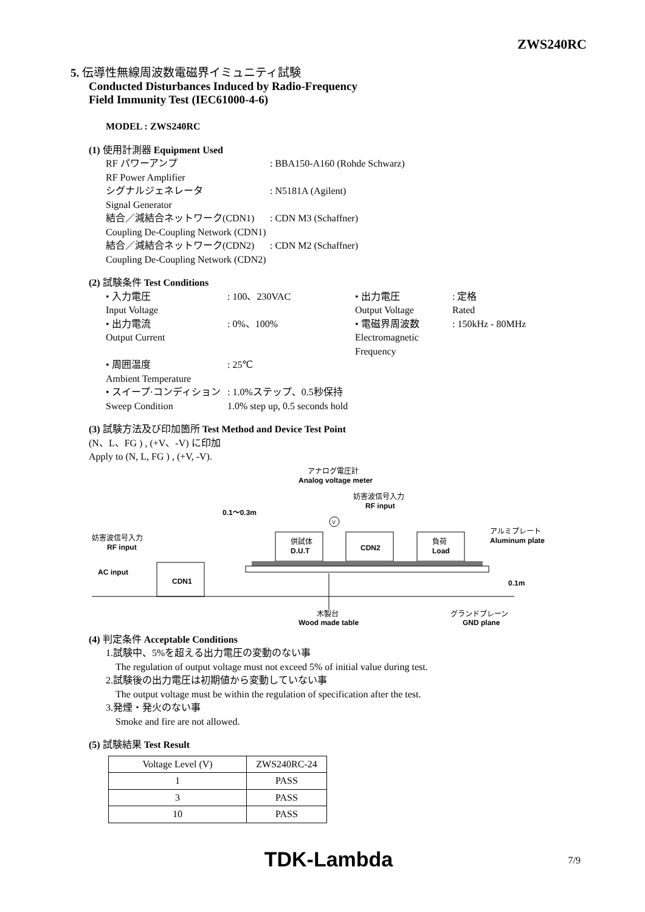ZWS240RC
5. 伝導性無線周波数電磁界イミュニティ試験
Conducted Disturbances Induced by Radio-Frequency
Field Immunity Test (IEC61000-4-6)
MODEL : ZWS240RC
(1) 使用計測器 Equipment Used
RF パワーアンプ: BBA150-A160 (Rohde Schwarz) RF Power Amplifier シグナルジェネレータ: N5181A (Agilent) Signal Generator 結合／減結合ネットワーク(CDN1): CDN M3 (Schaffner) Coupling De-Coupling Network (CDN1) 結合／減結合ネットワーク(CDN2): CDN M2 (Schaffner) Coupling De-Coupling Network (CDN2)
(2) 試験条件 Test Conditions
• 入力電圧: 100、230VAC • 出力電圧: 定格 Input Voltage Output Voltage Rated • 出力電流: 0%、100% • 電磁界周波数: 150kHz - 80MHz Output Current Electromagnetic Frequency • 周囲温度: 25℃ Ambient Temperature • スイープ·コンディション: 1.0%ステップ、0.5秒保持 Sweep Condition 1.0% step up, 0.5 seconds hold
(3) 試験方法及び印加箇所 Test Method and Device Test Point
(N、L、FG ) , (+V、-V) に印加
Apply to (N, L, FG ) , (+V, -V).
アナログ電圧計
Analog voltage meter
妨害波信号入力
RF input
0.1～0.3m
妨害波信号入力
RF input
AC input
CDN1
供試体
D.U.T
CDN2
負荷
Load
V
アルミプレート
Aluminum plate
0.1m
木製台
Wood made table
グランドプレーン
GND plane
(4) 判定条件 Acceptable Conditions
1.試験中、5%を超える出力電圧の変動のない事
The regulation of output voltage must not exceed 5% of initial value during test.
2.試験後の出力電圧は初期値から変動していない事
The output voltage must be within the regulation of specification after the test.
3.発煙・発火のない事
Smoke and fire are not allowed.
(5) 試験結果 Test Result
| Voltage Level (V) | ZWS240RC-24 |
| --- | --- |
| 1 | PASS |
| 3 | PASS |
| 10 | PASS |
TDK-Lambda 7/9